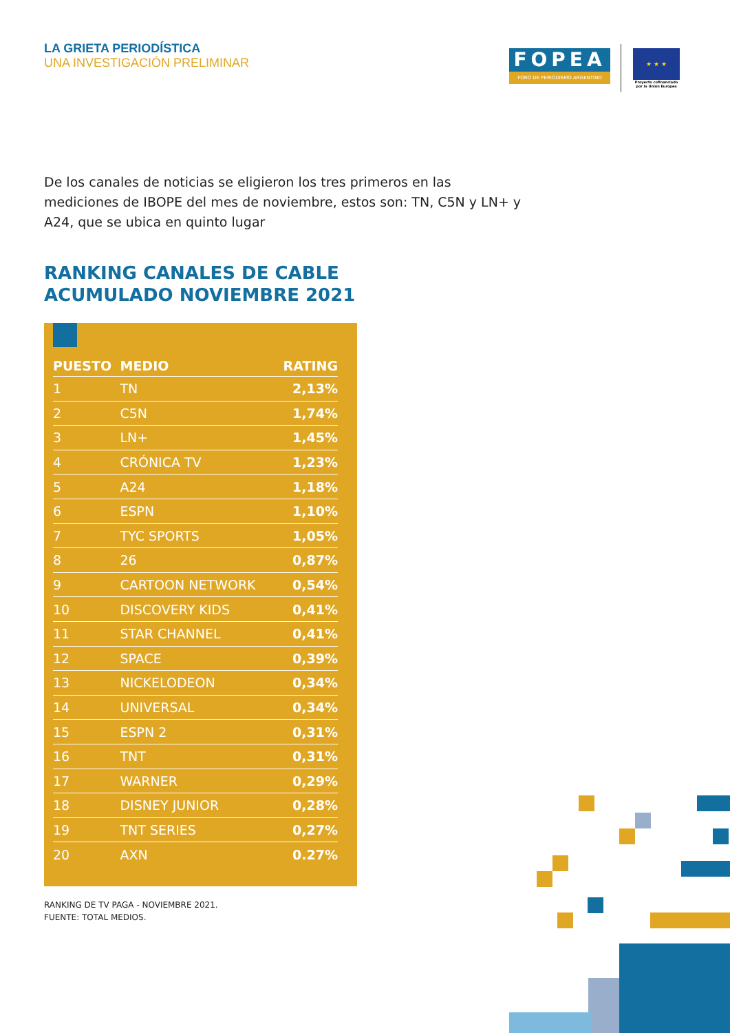LA GRIETA PERIODÍSTICA
UNA INVESTIGACIÓN PRELIMINAR
FOPEA
FORO DE PERIODISMO ARGENTINO
★ ★ ★
Proyecto cofinanciado por la Unión Europea
De los canales de noticias se eligieron los tres primeros en las mediciones de IBOPE del mes de noviembre, estos son: TN, C5N y LN+ y A24, que se ubica en quinto lugar
RANKING CANALES DE CABLE
ACUMULADO NOVIEMBRE 2021
| PUESTO | MEDIO | RATING |
| --- | --- | --- |
| 1 | TN | 2,13% |
| 2 | C5N | 1,74% |
| 3 | LN+ | 1,45% |
| 4 | CRÓNICA TV | 1,23% |
| 5 | A24 | 1,18% |
| 6 | ESPN | 1,10% |
| 7 | TYC SPORTS | 1,05% |
| 8 | 26 | 0,87% |
| 9 | CARTOON NETWORK | 0,54% |
| 10 | DISCOVERY KIDS | 0,41% |
| 11 | STAR CHANNEL | 0,41% |
| 12 | SPACE | 0,39% |
| 13 | NICKELODEON | 0,34% |
| 14 | UNIVERSAL | 0,34% |
| 15 | ESPN 2 | 0,31% |
| 16 | TNT | 0,31% |
| 17 | WARNER | 0,29% |
| 18 | DISNEY JUNIOR | 0,28% |
| 19 | TNT SERIES | 0,27% |
| 20 | AXN | 0.27% |
RANKING DE TV PAGA - NOVIEMBRE 2021.
FUENTE: TOTAL MEDIOS.